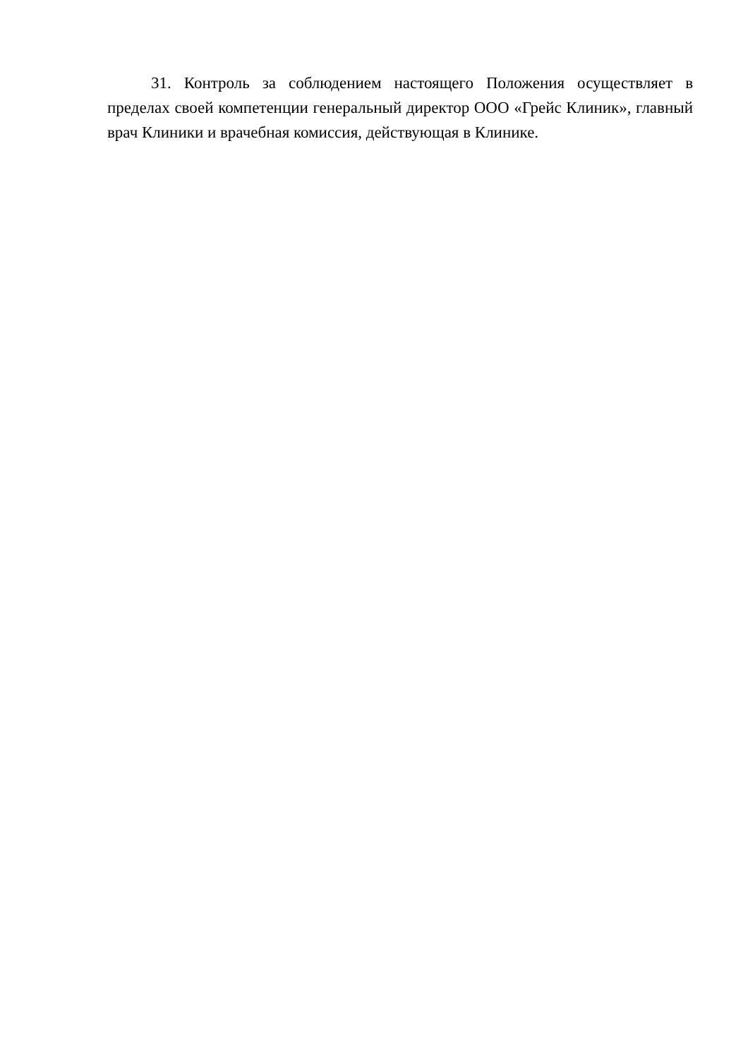31. Контроль за соблюдением настоящего Положения осуществляет в пределах своей компетенции генеральный директор ООО «Грейс Клиник», главный врач Клиники и врачебная комиссия, действующая в Клинике.